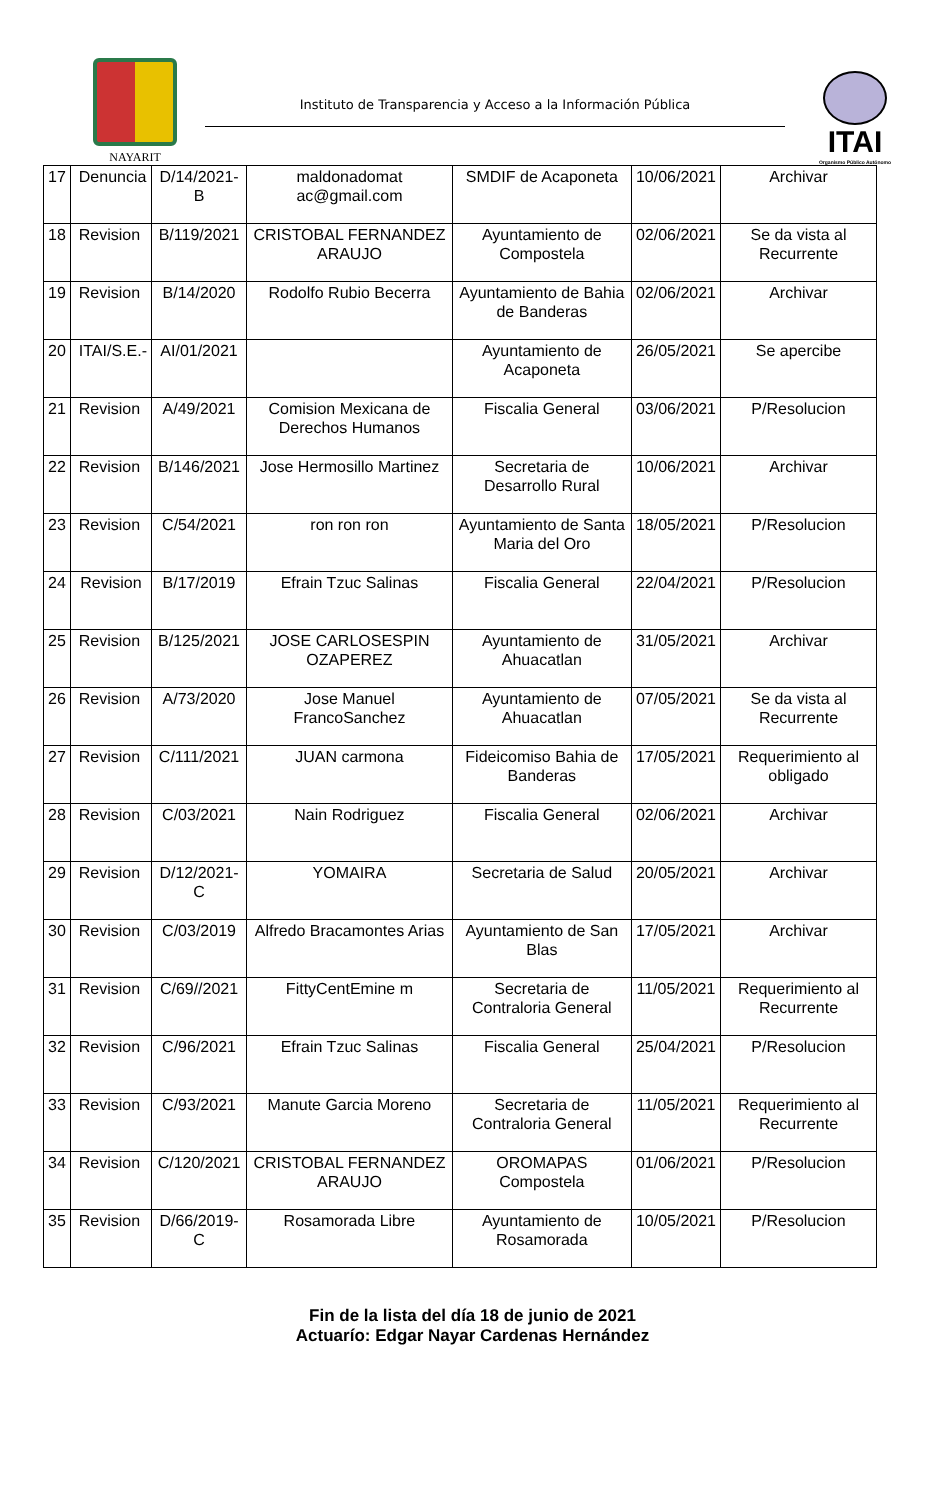NAYARIT
Instituto de Transparencia y Acceso a la Información Pública
ITAI
Organismo Público Autónomo
| 17 | Denuncia | D/14/2021-B | maldonadomat ac@gmail.com | SMDIF de Acaponeta | 10/06/2021 | Archivar |
| 18 | Revision | B/119/2021 | CRISTOBAL FERNANDEZ ARAUJO | Ayuntamiento de Compostela | 02/06/2021 | Se da vista al Recurrente |
| 19 | Revision | B/14/2020 | Rodolfo Rubio Becerra | Ayuntamiento de Bahia de Banderas | 02/06/2021 | Archivar |
| 20 | ITAI/S.E.- | AI/01/2021 | | Ayuntamiento de Acaponeta | 26/05/2021 | Se apercibe |
| 21 | Revision | A/49/2021 | Comision Mexicana de Derechos Humanos | Fiscalia General | 03/06/2021 | P/Resolucion |
| 22 | Revision | B/146/2021 | Jose Hermosillo Martinez | Secretaria de Desarrollo Rural | 10/06/2021 | Archivar |
| 23 | Revision | C/54/2021 | ron ron ron | Ayuntamiento de Santa Maria del Oro | 18/05/2021 | P/Resolucion |
| 24 | Revision | B/17/2019 | Efrain Tzuc Salinas | Fiscalia General | 22/04/2021 | P/Resolucion |
| 25 | Revision | B/125/2021 | JOSE CARLOSESPIN OZAPEREZ | Ayuntamiento de Ahuacatlan | 31/05/2021 | Archivar |
| 26 | Revision | A/73/2020 | Jose Manuel FrancoSanchez | Ayuntamiento de Ahuacatlan | 07/05/2021 | Se da vista al Recurrente |
| 27 | Revision | C/111/2021 | JUAN carmona | Fideicomiso Bahia de Banderas | 17/05/2021 | Requerimiento al obligado |
| 28 | Revision | C/03/2021 | Nain Rodriguez | Fiscalia General | 02/06/2021 | Archivar |
| 29 | Revision | D/12/2021-C | YOMAIRA | Secretaria de Salud | 20/05/2021 | Archivar |
| 30 | Revision | C/03/2019 | Alfredo Bracamontes Arias | Ayuntamiento de San Blas | 17/05/2021 | Archivar |
| 31 | Revision | C/69//2021 | FittyCentEmine m | Secretaria de Contraloria General | 11/05/2021 | Requerimiento al Recurrente |
| 32 | Revision | C/96/2021 | Efrain Tzuc Salinas | Fiscalia General | 25/04/2021 | P/Resolucion |
| 33 | Revision | C/93/2021 | Manute Garcia Moreno | Secretaria de Contraloria General | 11/05/2021 | Requerimiento al Recurrente |
| 34 | Revision | C/120/2021 | CRISTOBAL FERNANDEZ ARAUJO | OROMAPAS Compostela | 01/06/2021 | P/Resolucion |
| 35 | Revision | D/66/2019-C | Rosamorada Libre | Ayuntamiento de Rosamorada | 10/05/2021 | P/Resolucion |
Fin de la lista del día 18 de junio de 2021
Actuarío: Edgar Nayar Cardenas Hernández